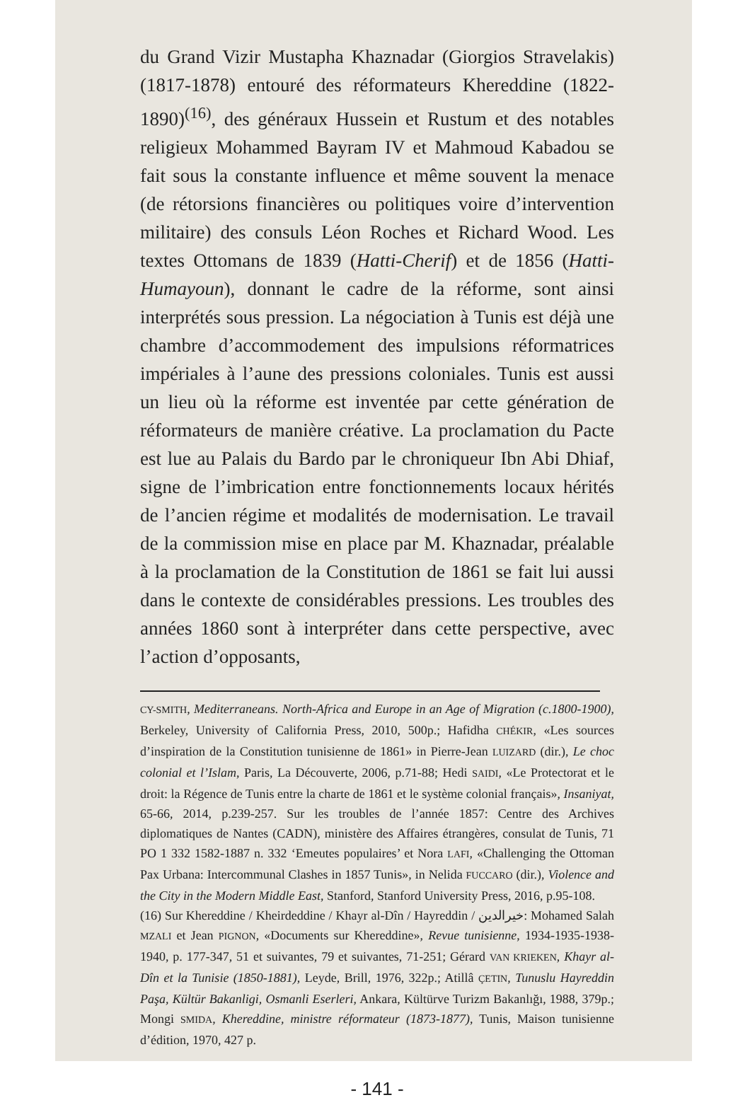du Grand Vizir Mustapha Khaznadar (Giorgios Stravelakis) (1817-1878) entouré des réformateurs Khereddine (1822-1890)<sup>(16)</sup>, des généraux Hussein et Rustum et des notables religieux Mohammed Bayram IV et Mahmoud Kabadou se fait sous la constante influence et même souvent la menace (de rétorsions financières ou politiques voire d’intervention militaire) des consuls Léon Roches et Richard Wood. Les textes Ottomans de 1839 (Hatti-Cherif) et de 1856 (Hatti-Humayoun), donnant le cadre de la réforme, sont ainsi interprétés sous pression. La négociation à Tunis est déjà une chambre d’accommodement des impulsions réformatrices impériales à l’aune des pressions coloniales. Tunis est aussi un lieu où la réforme est inventée par cette génération de réformateurs de manière créative. La proclamation du Pacte est lue au Palais du Bardo par le chroniqueur Ibn Abi Dhiaf, signe de l’imbrication entre fonctionnements locaux hérités de l’ancien régime et modalités de modernisation. Le travail de la commission mise en place par M. Khaznadar, préalable à la proclamation de la Constitution de 1861 se fait lui aussi dans le contexte de considérables pressions. Les troubles des années 1860 sont à interpréter dans cette perspective, avec l’action d’opposants,
CY-SMITH, Mediterraneans. North-Africa and Europe in an Age of Migration (c.1800-1900), Berkeley, University of California Press, 2010, 500p.; Hafidha CHÉKIR, «Les sources d’inspiration de la Constitution tunisienne de 1861» in Pierre-Jean LUIZARD (dir.), Le choc colonial et l’Islam, Paris, La Découverte, 2006, p.71-88; Hedi SAIDI, «Le Protectorat et le droit: la Régence de Tunis entre la charte de 1861 et le système colonial français», Insaniyat, 65-66, 2014, p.239-257. Sur les troubles de l’année 1857: Centre des Archives diplomatiques de Nantes (CADN), ministère des Affaires étrangères, consulat de Tunis, 71 PO 1 332 1582-1887 n. 332 ‘Emeutes populaires’ et Nora LAFI, «Challenging the Ottoman Pax Urbana: Intercommunal Clashes in 1857 Tunis», in Nelida FUCCARO (dir.), Violence and the City in the Modern Middle East, Stanford, Stanford University Press, 2016, p.95-108.
(16) Sur Khereddine / Kheirdeddine / Khayr al-Dîn / Hayreddin / خيرالدين: Mohamed Salah MZALI et Jean PIGNON, «Documents sur Khereddine», Revue tunisienne, 1934-1935-1938-1940, p. 177-347, 51 et suivantes, 79 et suivantes, 71-251; Gérard VAN KRIEKEN, Khayr al-Dîn et la Tunisie (1850-1881), Leyde, Brill, 1976, 322p.; Atillâ ÇETIN, Tunuslu Hayreddin Paşa, Kültür Bakanligi, Osmanli Eserleri, Ankara, Kültürve Turizm Bakanlığı, 1988, 379p.; Mongi SMIDA, Khereddine, ministre réformateur (1873-1877), Tunis, Maison tunisienne d’édition, 1970, 427 p.
- 141 -